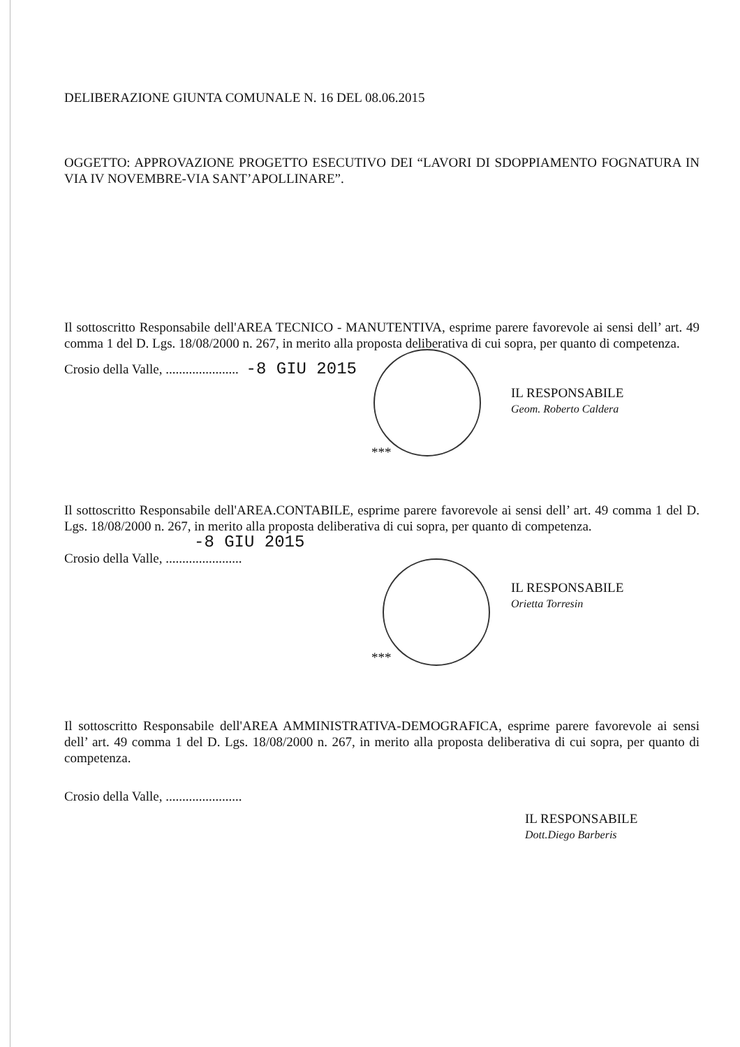DELIBERAZIONE GIUNTA COMUNALE N. 16 DEL 08.06.2015
OGGETTO: APPROVAZIONE PROGETTO ESECUTIVO DEI “LAVORI DI SDOPPIAMENTO FOGNATURA IN VIA IV NOVEMBRE-VIA SANT’APOLLINARE”.
Il sottoscritto Responsabile dell'AREA TECNICO - MANUTENTIVA, esprime parere favorevole ai sensi dell’ art. 49 comma 1 del D. Lgs. 18/08/2000 n. 267, in merito alla proposta deliberativa di cui sopra, per quanto di competenza.
Crosio della Valle, ...................... -8 GIU 2015
IL RESPONSABILE
Geom. Roberto Caldera
***
Il sottoscritto Responsabile dell'AREA.CONTABILE, esprime parere favorevole ai sensi dell’ art. 49 comma 1 del D. Lgs. 18/08/2000 n. 267, in merito alla proposta deliberativa di cui sopra, per quanto di competenza.
-8 GIU 2015
Crosio della Valle, .......................
IL RESPONSABILE
Orietta Torresin
***
Il sottoscritto Responsabile dell'AREA AMMINISTRATIVA-DEMOGRAFICA, esprime parere favorevole ai sensi dell’ art. 49 comma 1 del D. Lgs. 18/08/2000 n. 267, in merito alla proposta deliberativa di cui sopra, per quanto di competenza.
Crosio della Valle, .......................
IL RESPONSABILE
Dott.Diego Barberis